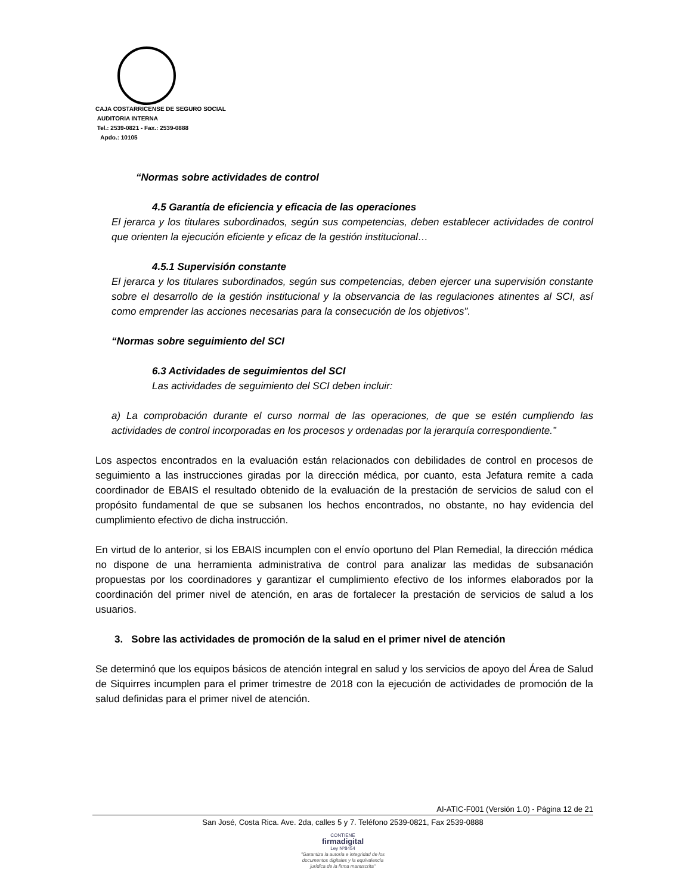CAJA COSTARRICENSE DE SEGURO SOCIAL
AUDITORIA INTERNA
Tel.: 2539-0821 - Fax.: 2539-0888
Apdo.: 10105
“Normas sobre actividades de control
4.5 Garantía de eficiencia y eficacia de las operaciones
El jerarca y los titulares subordinados, según sus competencias, deben establecer actividades de control que orienten la ejecución eficiente y eficaz de la gestión institucional…
4.5.1 Supervisión constante
El jerarca y los titulares subordinados, según sus competencias, deben ejercer una supervisión constante sobre el desarrollo de la gestión institucional y la observancia de las regulaciones atinentes al SCI, así como emprender las acciones necesarias para la consecución de los objetivos”.
“Normas sobre seguimiento del SCI
6.3 Actividades de seguimientos del SCI
Las actividades de seguimiento del SCI deben incluir:
a) La comprobación durante el curso normal de las operaciones, de que se estén cumpliendo las actividades de control incorporadas en los procesos y ordenadas por la jerarquía correspondiente.”
Los aspectos encontrados en la evaluación están relacionados con debilidades de control en procesos de seguimiento a las instrucciones giradas por la dirección médica, por cuanto, esta Jefatura remite a cada coordinador de EBAIS el resultado obtenido de la evaluación de la prestación de servicios de salud con el propósito fundamental de que se subsanen los hechos encontrados, no obstante, no hay evidencia del cumplimiento efectivo de dicha instrucción.
En virtud de lo anterior, si los EBAIS incumplen con el envío oportuno del Plan Remedial, la dirección médica no dispone de una herramienta administrativa de control para analizar las medidas de subsanación propuestas por los coordinadores y garantizar el cumplimiento efectivo de los informes elaborados por la coordinación del primer nivel de atención, en aras de fortalecer la prestación de servicios de salud a los usuarios.
3. Sobre las actividades de promoción de la salud en el primer nivel de atención
Se determinó que los equipos básicos de atención integral en salud y los servicios de apoyo del Área de Salud de Siquirres incumplen para el primer trimestre de 2018 con la ejecución de actividades de promoción de la salud definidas para el primer nivel de atención.
AI-ATIC-F001 (Versión 1.0) - Página 12 de 21
San José, Costa Rica. Ave. 2da, calles 5 y 7. Teléfono 2539-0821, Fax 2539-0888
CONTIENE
firmadigital
Ley Nº8454
"Garantiza la autoría e integridad de los
documentos digitales y la equivalencia
jurídica de la firma manuscrita"